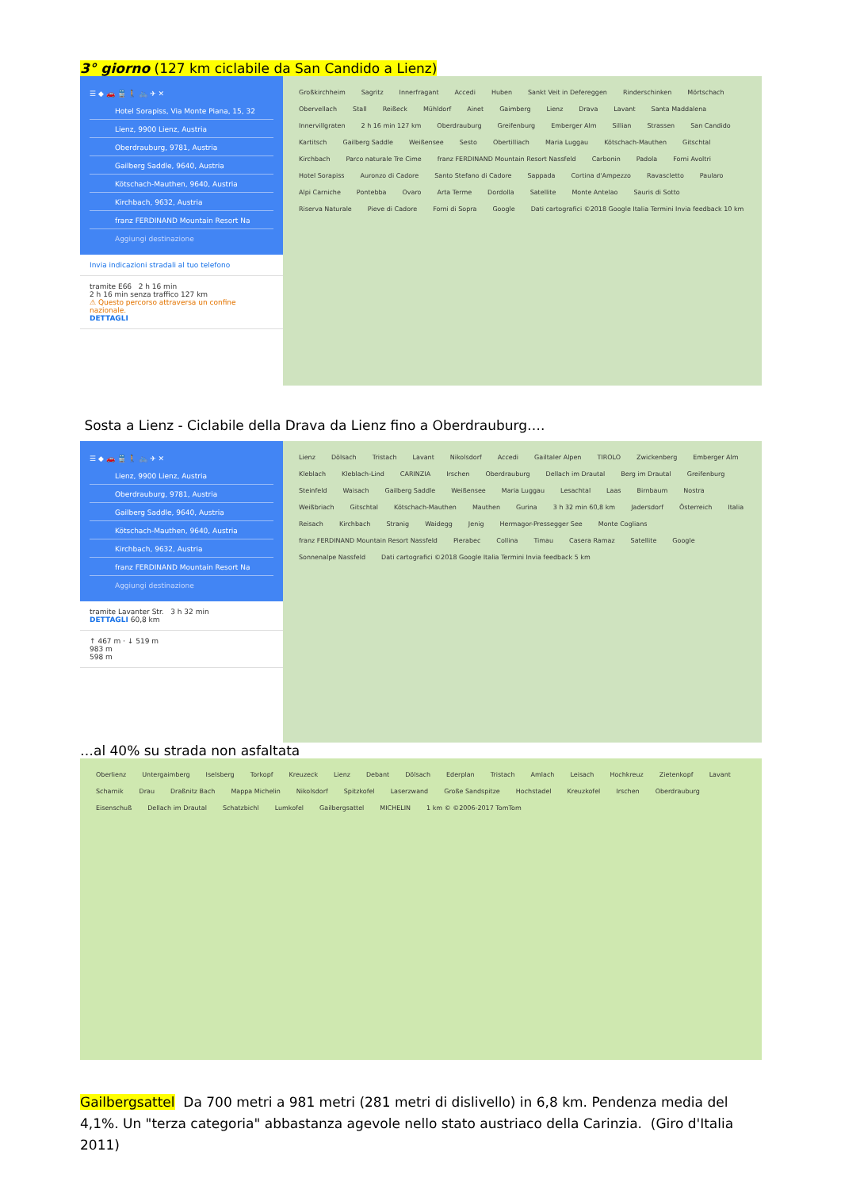3° giorno (127 km ciclabile da San Candido a Lienz)
☰ ◆ 🚗 🚆 🚶 🚲 ✈ ✕
Hotel Sorapiss, Via Monte Piana, 15, 32
Lienz, 9900 Lienz, Austria
Oberdrauburg, 9781, Austria
Gailberg Saddle, 9640, Austria
Kötschach-Mauthen, 9640, Austria
Kirchbach, 9632, Austria
franz FERDINAND Mountain Resort Na
Aggiungi destinazione
Invia indicazioni stradali al tuo telefono
tramite E66 2 h 16 min
2 h 16 min senza traffico 127 km
⚠ Questo percorso attraversa un confine nazionale.
DETTAGLI
Großkirchheim Sagritz Innerfragant Accedi Huben Sankt Veit in Defereggen Rinderschinken Mörtschach Obervellach Stall Reißeck Mühldorf Ainet Gaimberg Lienz Drava Lavant Santa Maddalena Innervillgraten 2 h 16 min 127 km Oberdrauburg Greifenburg Emberger Alm Sillian Strassen San Candido Kartitsch Gailberg Saddle Weißensee Sesto Obertilliach Maria Luggau Kötschach-Mauthen Gitschtal Kirchbach Parco naturale Tre Cime franz FERDINAND Mountain Resort Nassfeld Carbonin Padola Forni Avoltri Hotel Sorapiss Auronzo di Cadore Santo Stefano di Cadore Sappada Cortina d'Ampezzo Ravascletto Paularo Alpi Carniche Pontebba Ovaro Arta Terme Dordolla Satellite Monte Antelao Sauris di Sotto Riserva Naturale Pieve di Cadore Forni di Sopra Google Dati cartografici ©2018 Google Italia Termini Invia feedback 10 km
Sosta a Lienz - Ciclabile della Drava da Lienz fino a Oberdrauburg….
☰ ◆ 🚗 🚆 🚶 🚲 ✈ ✕
Lienz, 9900 Lienz, Austria
Oberdrauburg, 9781, Austria
Gailberg Saddle, 9640, Austria
Kötschach-Mauthen, 9640, Austria
Kirchbach, 9632, Austria
franz FERDINAND Mountain Resort Na
Aggiungi destinazione
tramite Lavanter Str. 3 h 32 min
DETTAGLI 60,8 km
↑ 467 m · ↓ 519 m
983 m
598 m
Lienz Dölsach Tristach Lavant Nikolsdorf Accedi Gailtaler Alpen TIROLO Zwickenberg Emberger Alm Kleblach Kleblach-Lind CARINZIA Irschen Oberdrauburg Dellach im Drautal Berg im Drautal Greifenburg Steinfeld Waisach Gailberg Saddle Weißensee Maria Luggau Lesachtal Laas Birnbaum Nostra Weißbriach Gitschtal Kötschach-Mauthen Mauthen Gurina 3 h 32 min 60,8 km Jadersdorf Österreich Italia Reisach Kirchbach Stranig Waidegg Jenig Hermagor-Pressegger See Monte Coglians franz FERDINAND Mountain Resort Nassfeld Pierabec Collina Timau Casera Ramaz Satellite Google Sonnenalpe Nassfeld Dati cartografici ©2018 Google Italia Termini Invia feedback 5 km
…al 40% su strada non asfaltata
Oberlienz Untergaimberg Iselsberg Torkopf Kreuzeck Lienz Debant Dölsach Ederplan Tristach Amlach Leisach Hochkreuz Zietenkopf Lavant Scharnik Drau Draßnitz Bach Mappa Michelin Nikolsdorf Spitzkofel Laserzwand Große Sandspitze Hochstadel Kreuzkofel Irschen Oberdrauburg Eisenschuß Dellach im Drautal Schatzbichl Lumkofel Gailbergsattel MICHELIN 1 km © ©2006-2017 TomTom
Gailbergsattel Da 700 metri a 981 metri (281 metri di dislivello) in 6,8 km. Pendenza media del 4,1%. Un "terza categoria" abbastanza agevole nello stato austriaco della Carinzia. (Giro d'Italia 2011)